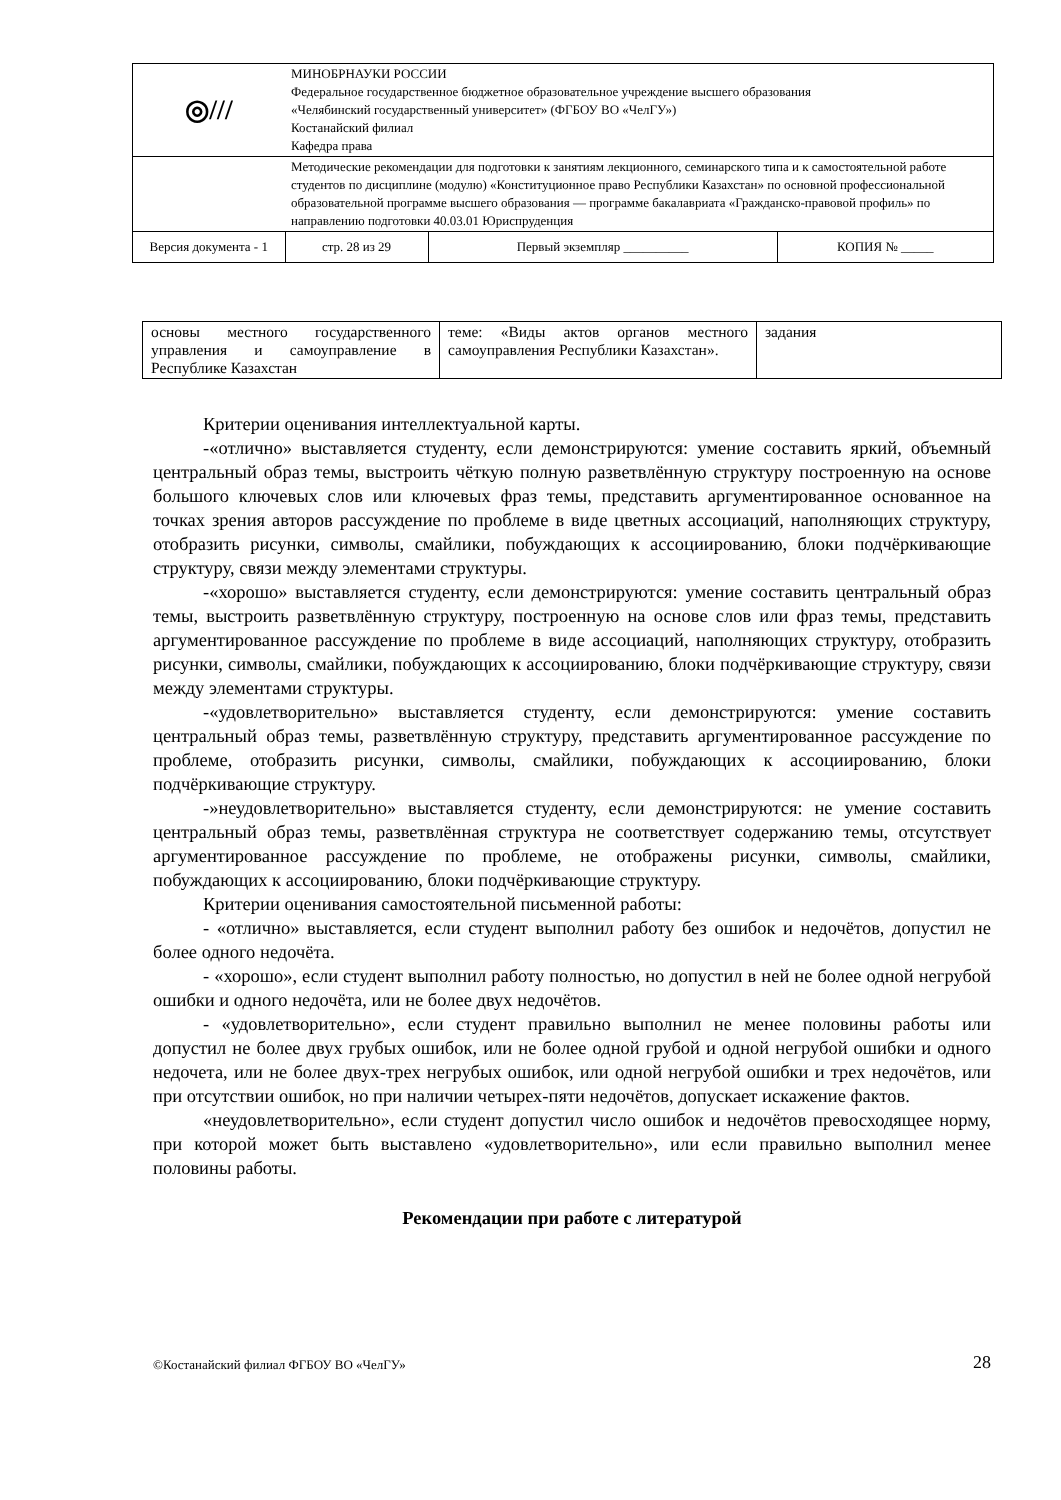| ◎/// | МИНОБРНАУКИ РОССИИ Федеральное государственное бюджетное образовательное учреждение высшего образования «Челябинский государственный университет» (ФГБОУ ВО «ЧелГУ») Костанайский филиал Кафедра права | | |
| | Методические рекомендации для подготовки к занятиям лекционного, семинарского типа и к самостоятельной работе студентов по дисциплине (модулю) «Конституционное право Республики Казахстан» по основной профессиональной образовательной программе высшего образования — программе бакалавриата «Гражданско-правовой профиль» по направлению подготовки 40.03.01 Юриспруденция | | |
| Версия документа - 1 | стр. 28 из 29 | Первый экземпляр __________ | КОПИЯ № _____ |
| основы местного государственного управления и самоуправление в Республике Казахстан | теме: «Виды актов органов местного самоуправления Республики Казахстан». | задания |
Критерии оценивания интеллектуальной карты.
-«отлично» выставляется студенту, если демонстрируются: умение составить яркий, объемный центральный образ темы, выстроить чёткую полную разветвлённую структуру построенную на основе большого ключевых слов или ключевых фраз темы, представить аргументированное основанное на точках зрения авторов рассуждение по проблеме в виде цветных ассоциаций, наполняющих структуру, отобразить рисунки, символы, смайлики, побуждающих к ассоциированию, блоки подчёркивающие структуру, связи между элементами структуры.
-«хорошо» выставляется студенту, если демонстрируются: умение составить центральный образ темы, выстроить разветвлённую структуру, построенную на основе слов или фраз темы, представить аргументированное рассуждение по проблеме в виде ассоциаций, наполняющих структуру, отобразить рисунки, символы, смайлики, побуждающих к ассоциированию, блоки подчёркивающие структуру, связи между элементами структуры.
-«удовлетворительно» выставляется студенту, если демонстрируются: умение составить центральный образ темы, разветвлённую структуру, представить аргументированное рассуждение по проблеме, отобразить рисунки, символы, смайлики, побуждающих к ассоциированию, блоки подчёркивающие структуру.
-»неудовлетворительно» выставляется студенту, если демонстрируются: не умение составить центральный образ темы, разветвлённая структура не соответствует содержанию темы, отсутствует аргументированное рассуждение по проблеме, не отображены рисунки, символы, смайлики, побуждающих к ассоциированию, блоки подчёркивающие структуру.
Критерии оценивания самостоятельной письменной работы:
- «отлично» выставляется, если студент выполнил работу без ошибок и недочётов, допустил не более одного недочёта.
- «хорошо», если студент выполнил работу полностью, но допустил в ней не более одной негрубой ошибки и одного недочёта, или не более двух недочётов.
- «удовлетворительно», если студент правильно выполнил не менее половины работы или допустил не более двух грубых ошибок, или не более одной грубой и одной негрубой ошибки и одного недочета, или не более двух-трех негрубых ошибок, или одной негрубой ошибки и трех недочётов, или при отсутствии ошибок, но при наличии четырех-пяти недочётов, допускает искажение фактов.
«неудовлетворительно», если студент допустил число ошибок и недочётов превосходящее норму, при которой может быть выставлено «удовлетворительно», или если правильно выполнил менее половины работы.
Рекомендации при работе с литературой
©Костанайский филиал ФГБОУ ВО «ЧелГУ» 28